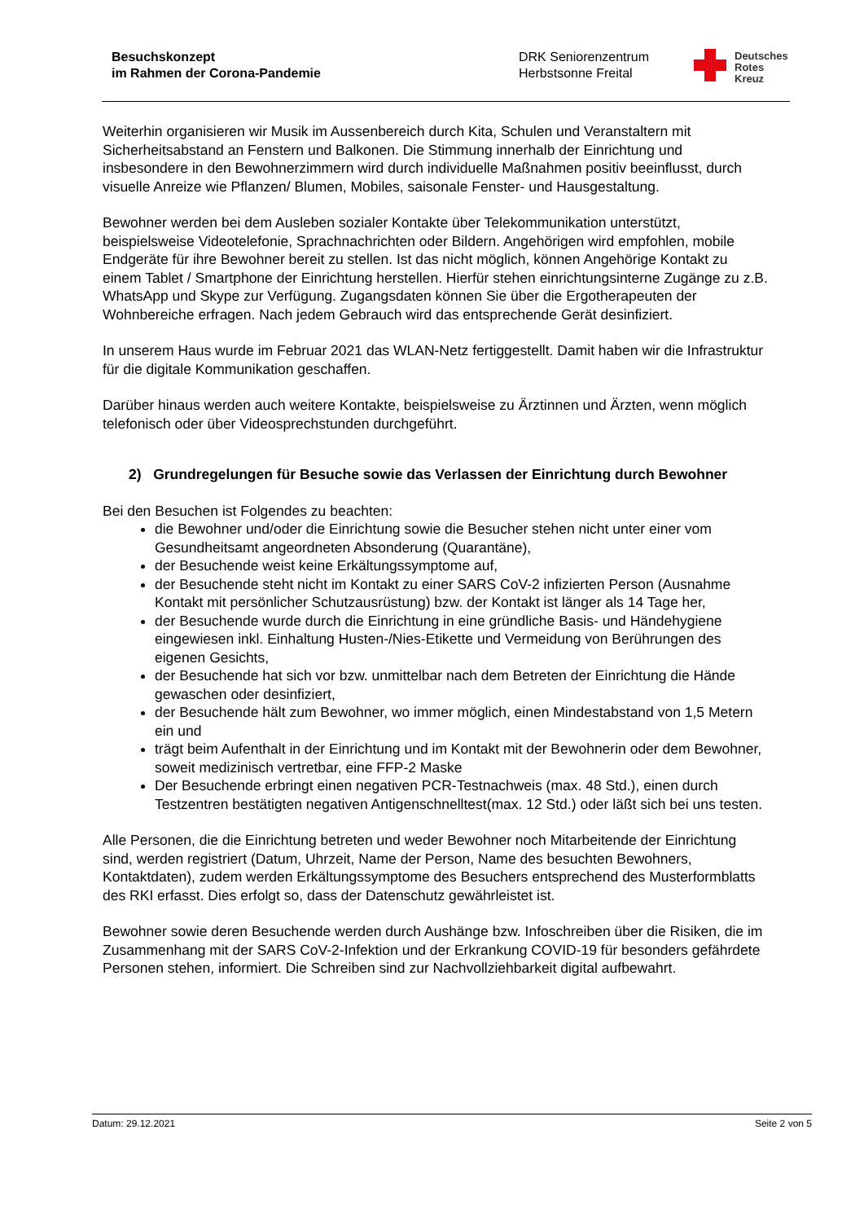Besuchskonzept
im Rahmen der Corona-Pandemie
DRK Seniorenzentrum
Herbstsonne Freital
Deutsches
Rotes
Kreuz
Weiterhin organisieren wir Musik im Aussenbereich durch Kita, Schulen und Veranstaltern mit Sicherheitsabstand an Fenstern und Balkonen. Die Stimmung innerhalb der Einrichtung und insbesondere in den Bewohnerzimmern wird durch individuelle Maßnahmen positiv beeinflusst, durch visuelle Anreize wie Pflanzen/ Blumen, Mobiles, saisonale Fenster- und Hausgestaltung.
Bewohner werden bei dem Ausleben sozialer Kontakte über Telekommunikation unterstützt, beispielsweise Videotelefonie, Sprachnachrichten oder Bildern. Angehörigen wird empfohlen, mobile Endgeräte für ihre Bewohner bereit zu stellen. Ist das nicht möglich, können Angehörige Kontakt zu einem Tablet / Smartphone der Einrichtung herstellen. Hierfür stehen einrichtungsinterne Zugänge zu z.B. WhatsApp und Skype zur Verfügung. Zugangsdaten können Sie über die Ergotherapeuten der Wohnbereiche erfragen. Nach jedem Gebrauch wird das entsprechende Gerät desinfiziert.
In unserem Haus wurde im Februar 2021 das WLAN-Netz fertiggestellt. Damit haben wir die Infrastruktur für die digitale Kommunikation geschaffen.
Darüber hinaus werden auch weitere Kontakte, beispielsweise zu Ärztinnen und Ärzten, wenn möglich telefonisch oder über Videosprechstunden durchgeführt.
2) Grundregelungen für Besuche sowie das Verlassen der Einrichtung durch Bewohner
Bei den Besuchen ist Folgendes zu beachten:
die Bewohner und/oder die Einrichtung sowie die Besucher stehen nicht unter einer vom Gesundheitsamt angeordneten Absonderung (Quarantäne),
der Besuchende weist keine Erkältungssymptome auf,
der Besuchende steht nicht im Kontakt zu einer SARS CoV-2 infizierten Person (Ausnahme Kontakt mit persönlicher Schutzausrüstung) bzw. der Kontakt ist länger als 14 Tage her,
der Besuchende wurde durch die Einrichtung in eine gründliche Basis- und Händehygiene eingewiesen inkl. Einhaltung Husten-/Nies-Etikette und Vermeidung von Berührungen des eigenen Gesichts,
der Besuchende hat sich vor bzw. unmittelbar nach dem Betreten der Einrichtung die Hände gewaschen oder desinfiziert,
der Besuchende hält zum Bewohner, wo immer möglich, einen Mindestabstand von 1,5 Metern ein und
trägt beim Aufenthalt in der Einrichtung und im Kontakt mit der Bewohnerin oder dem Bewohner, soweit medizinisch vertretbar, eine FFP-2 Maske
Der Besuchende erbringt einen negativen PCR-Testnachweis (max. 48 Std.), einen durch Testzentren bestätigten negativen Antigenschnelltest(max. 12 Std.) oder läßt sich bei uns testen.
Alle Personen, die die Einrichtung betreten und weder Bewohner noch Mitarbeitende der Einrichtung sind, werden registriert (Datum, Uhrzeit, Name der Person, Name des besuchten Bewohners, Kontaktdaten), zudem werden Erkältungssymptome des Besuchers entsprechend des Musterformblatts des RKI erfasst. Dies erfolgt so, dass der Datenschutz gewährleistet ist.
Bewohner sowie deren Besuchende werden durch Aushänge bzw. Infoschreiben über die Risiken, die im Zusammenhang mit der SARS CoV-2-Infektion und der Erkrankung COVID-19 für besonders gefährdete Personen stehen, informiert. Die Schreiben sind zur Nachvollziehbarkeit digital aufbewahrt.
Datum: 29.12.2021 Seite 2 von 5